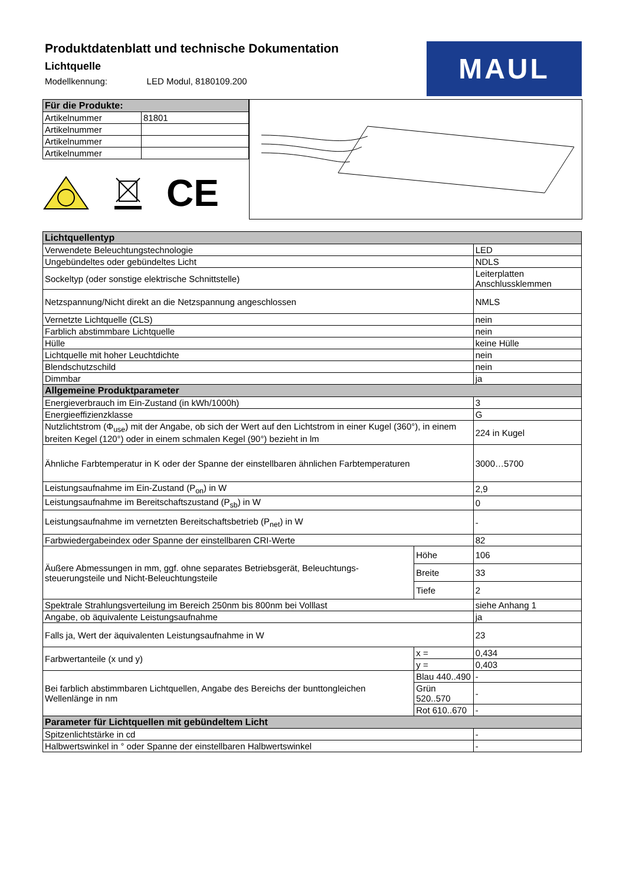Produktdatenblatt und technische Dokumentation
Lichtquelle
Modellkennung: LED Modul, 8180109.200
MAUL
| Für die Produkte: | |
| --- | --- |
| Artikelnummer | 81801 |
| Artikelnummer | |
| Artikelnummer | |
| Artikelnummer | |
CE
| Lichtquellentyp | | |
| --- | --- | --- |
| Verwendete Beleuchtungstechnologie | | LED |
| Ungebündeltes oder gebündeltes Licht | | NDLS |
| Sockeltyp (oder sonstige elektrische Schnittstelle) | | Leiterplatten Anschlussklemmen |
| Netzspannung/Nicht direkt an die Netzspannung angeschlossen | | NMLS |
| Vernetzte Lichtquelle (CLS) | | nein |
| Farblich abstimmbare Lichtquelle | | nein |
| Hülle | | keine Hülle |
| Lichtquelle mit hoher Leuchtdichte | | nein |
| Blendschutzschild | | nein |
| Dimmbar | | ja |
| Allgemeine Produktparameter | | |
| Energieverbrauch im Ein-Zustand (in kWh/1000h) | | 3 |
| Energieeffizienzklasse | | G |
| Nutzlichtstrom (Φ<sub>use</sub>) mit der Angabe, ob sich der Wert auf den Lichtstrom in einer Kugel (360°), in einem breiten Kegel (120°) oder in einem schmalen Kegel (90°) bezieht in lm | | 224 in Kugel |
| Ähnliche Farbtemperatur in K oder der Spanne der einstellbaren ähnlichen Farbtemperaturen | | 3000…5700 |
| Leistungsaufnahme im Ein-Zustand (P<sub>on</sub>) in W | | 2,9 |
| Leistungsaufnahme im Bereitschaftszustand (P<sub>sb</sub>) in W | | 0 |
| Leistungsaufnahme im vernetzten Bereitschaftsbetrieb (P<sub>net</sub>) in W | | - |
| Farbwiedergabeindex oder Spanne der einstellbaren CRI-Werte | | 82 |
| Äußere Abmessungen in mm, ggf. ohne separates Betriebsgerät, Beleuchtungs-steuerungsteile und Nicht-Beleuchtungsteile | Höhe | 106 |
| | Breite | 33 |
| | Tiefe | 2 |
| Spektrale Strahlungsverteilung im Bereich 250nm bis 800nm bei Volllast | | siehe Anhang 1 |
| Angabe, ob äquivalente Leistungsaufnahme | | ja |
| Falls ja, Wert der äquivalenten Leistungsaufnahme in W | | 23 |
| Farbwertanteile (x und y) | x = | 0,434 |
| | y = | 0,403 |
| Bei farblich abstimmbaren Lichtquellen, Angabe des Bereichs der bunttongleichen Wellenlänge in nm | Blau 440..490 | - |
| | Grün 520..570 | - |
| | Rot 610..670 | - |
| Parameter für Lichtquellen mit gebündeltem Licht | | |
| Spitzenlichtstärke in cd | | - |
| Halbwertswinkel in ° oder Spanne der einstellbaren Halbwertswinkel | | - |